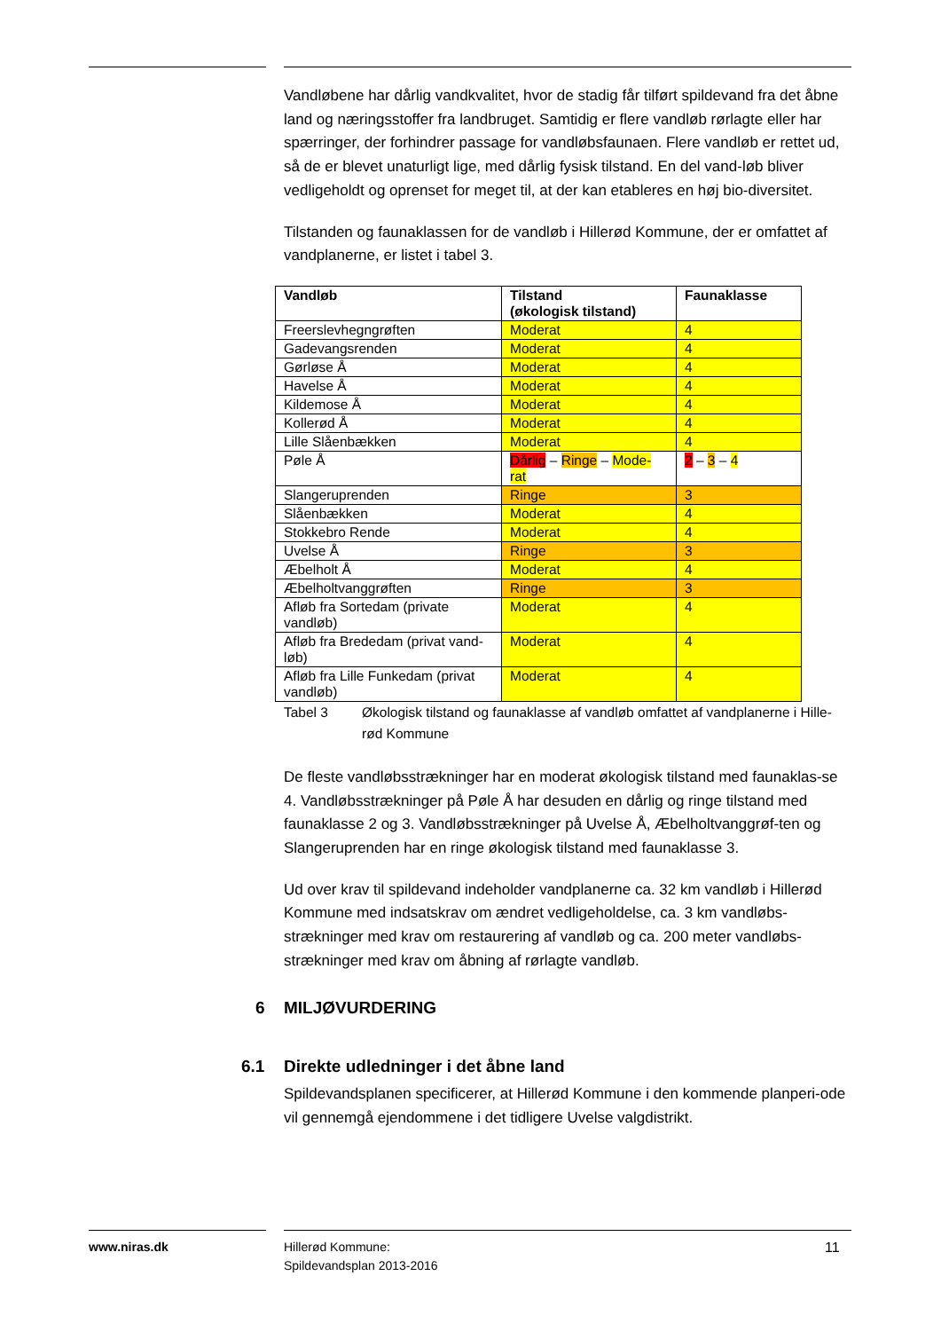Vandløbene har dårlig vandkvalitet, hvor de stadig får tilført spildevand fra det åbne land og næringsstoffer fra landbruget. Samtidig er flere vandløb rørlagte eller har spærringer, der forhindrer passage for vandløbsfaunaen. Flere vandløb er rettet ud, så de er blevet unaturligt lige, med dårlig fysisk tilstand. En del vand-løb bliver vedligeholdt og oprenset for meget til, at der kan etableres en høj bio-diversitet.
Tilstanden og faunaklassen for de vandløb i Hillerød Kommune, der er omfattet af vandplanerne, er listet i tabel 3.
| Vandløb | Tilstand (økologisk tilstand) | Faunaklasse |
| --- | --- | --- |
| Freerslevhegngrøften | Moderat | 4 |
| Gadevangsrenden | Moderat | 4 |
| Gørløse Å | Moderat | 4 |
| Havelse Å | Moderat | 4 |
| Kildemose Å | Moderat | 4 |
| Kollerød Å | Moderat | 4 |
| Lille Slåenbækken | Moderat | 4 |
| Pøle Å | Dårlig – Ringe – Mode- rat | 2 – 3 – 4 |
| Slangeruprenden | Ringe | 3 |
| Slåenbækken | Moderat | 4 |
| Stokkebro Rende | Moderat | 4 |
| Uvelse Å | Ringe | 3 |
| Æbelholt Å | Moderat | 4 |
| Æbelholtvanggrøften | Ringe | 3 |
| Afløb fra Sortedam (private vandløb) | Moderat | 4 |
| Afløb fra Brededam (privat vand-løb) | Moderat | 4 |
| Afløb fra Lille Funkedam (privat vandløb) | Moderat | 4 |
Tabel 3 Økologisk tilstand og faunaklasse af vandløb omfattet af vandplanerne i Hille-rød Kommune
De fleste vandløbsstrækninger har en moderat økologisk tilstand med faunaklas-se 4. Vandløbsstrækninger på Pøle Å har desuden en dårlig og ringe tilstand med faunaklasse 2 og 3. Vandløbsstrækninger på Uvelse Å, Æbelholtvanggrøf-ten og Slangeruprenden har en ringe økologisk tilstand med faunaklasse 3.
Ud over krav til spildevand indeholder vandplanerne ca. 32 km vandløb i Hillerød Kommune med indsatskrav om ændret vedligeholdelse, ca. 3 km vandløbs-strækninger med krav om restaurering af vandløb og ca. 200 meter vandløbs-strækninger med krav om åbning af rørlagte vandløb.
6 MILJØVURDERING
6.1 Direkte udledninger i det åbne land
Spildevandsplanen specificerer, at Hillerød Kommune i den kommende planperi-ode vil gennemgå ejendommene i det tidligere Uvelse valgdistrikt.
www.niras.dk
Hillerød Kommune:
Spildevandsplan 2013-2016
11